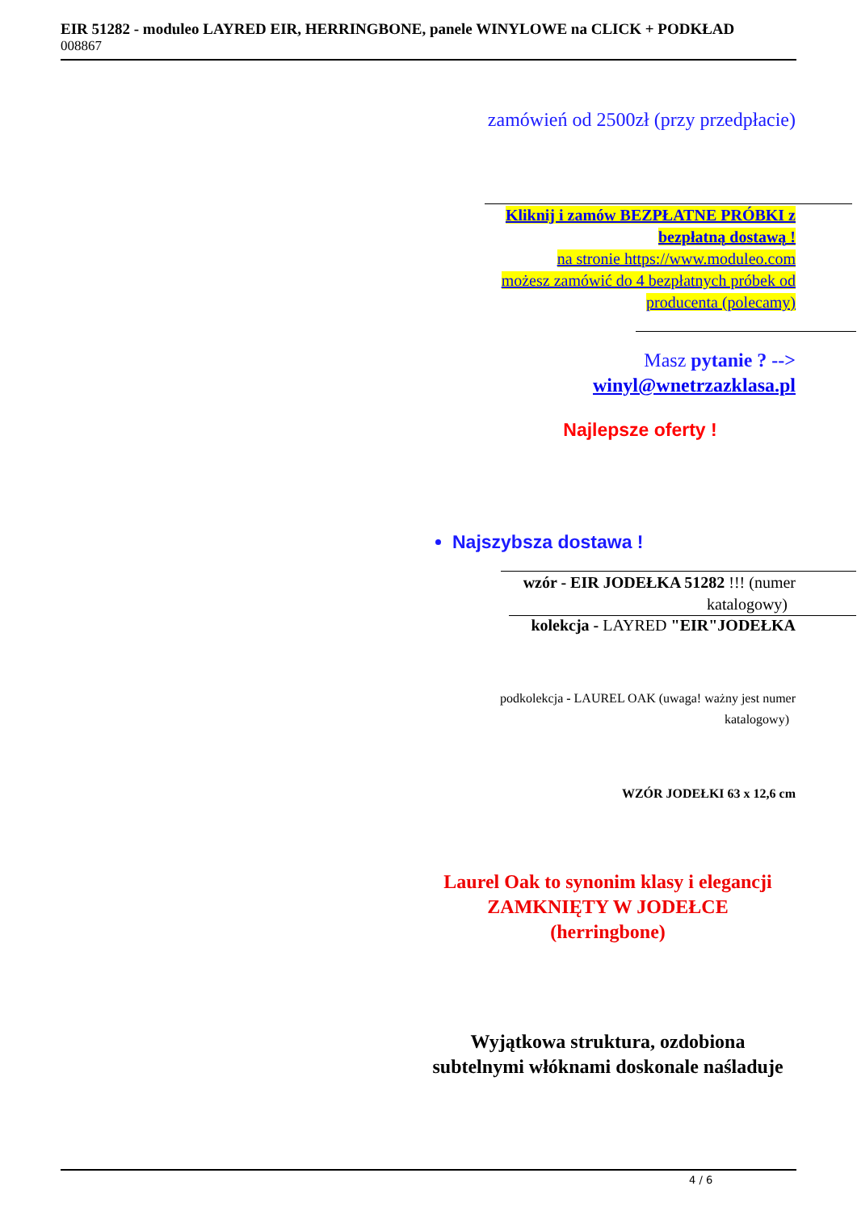EIR 51282 - moduleo LAYRED EIR, HERRINGBONE, panele WINYLOWE na CLICK + PODKŁAD
008867
zamówień od 2500zł (przy przedpłacie)
Kliknij i zamów BEZPŁATNE PRÓBKI z
bezpłatną dostawą !
na stronie https://www.moduleo.com
możesz zamówić do 4 bezpłatnych próbek od
producenta (polecamy)
Masz pytanie ? -->
winyl@wnetrzazklasa.pl
Najlepsze oferty !
Najszybsza dostawa !
wzór - EIR JODEŁKA 51282 !!! (numer
katalogowy)
kolekcja - LAYRED "EIR"JODEŁKA
podkolekcja - LAUREL OAK (uwaga! ważny jest numer
katalogowy)
WZÓR JODEŁKI 63 x 12,6 cm
Laurel Oak to synonim klasy i elegancji
ZAMKNIĘTY W JODEŁCE
(herringbone)
Wyjątkowa struktura, ozdobiona
subtelnymi włóknami doskonale naśladuje
4 / 6